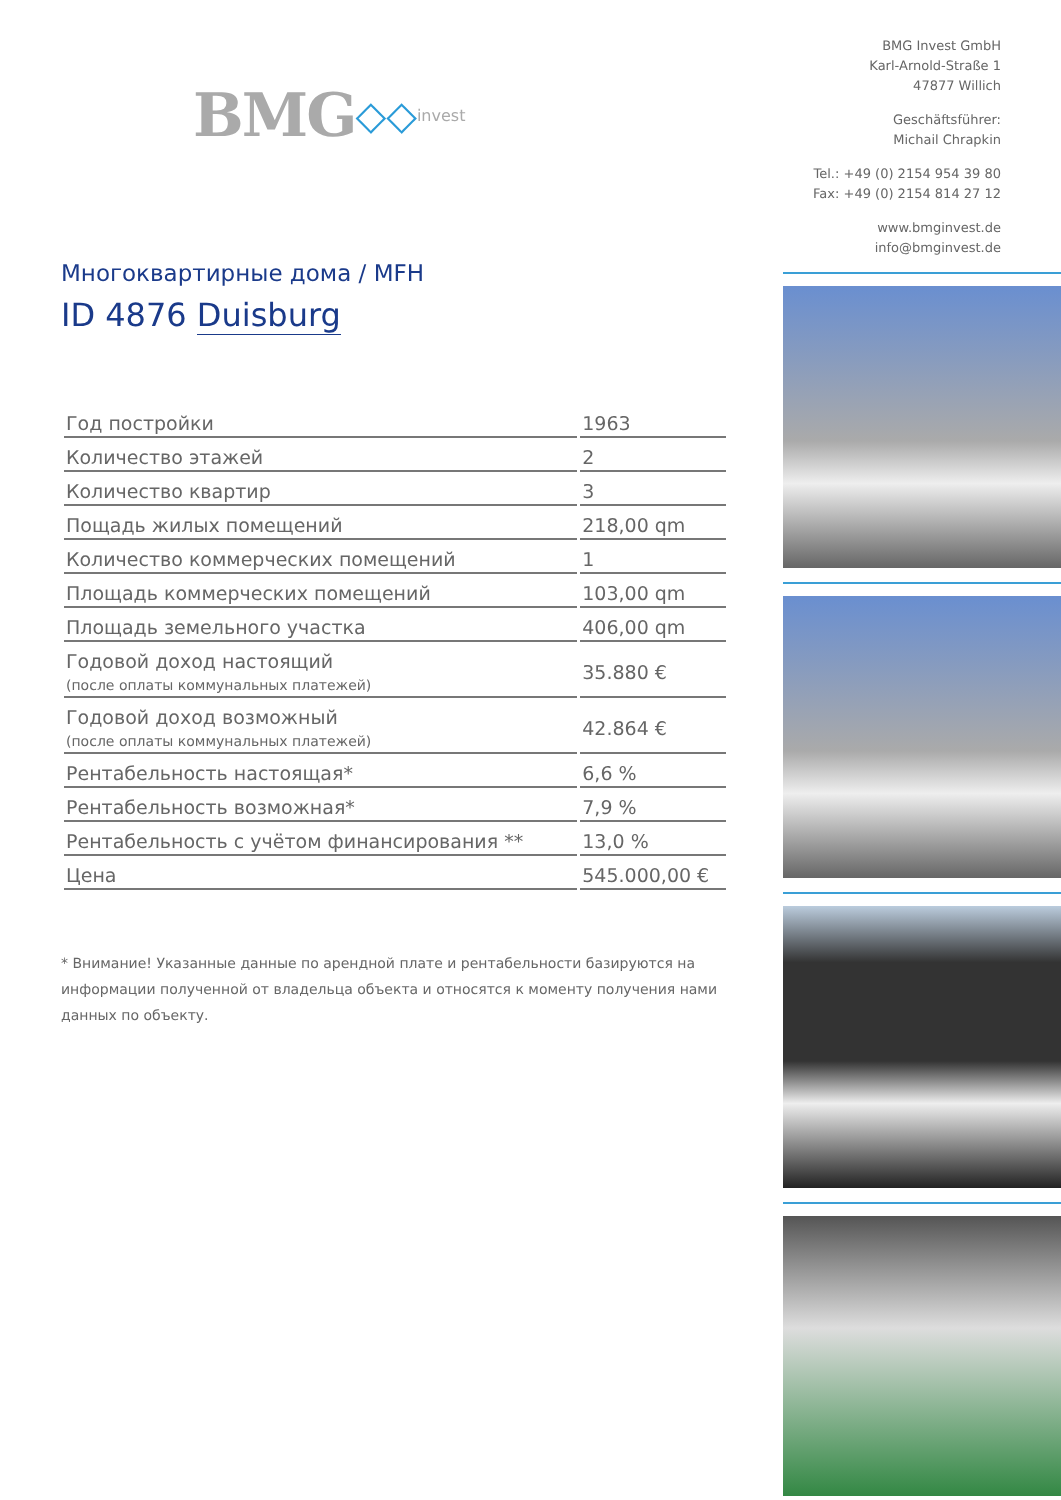BMG ◇◇ invest
Многоквартирные дома / MFH
ID 4876 Duisburg
| Год постройки | 1963 |
| Количество этажей | 2 |
| Количество квартир | 3 |
| Пощадь жилых помещений | 218,00 qm |
| Количество коммерческих помещений | 1 |
| Площадь коммерческих помещений | 103,00 qm |
| Площадь земельного участка | 406,00 qm |
| Годовой доход настоящий (после оплаты коммунальных платежей) | 35.880 € |
| Годовой доход возможный (после оплаты коммунальных платежей) | 42.864 € |
| Рентабельность настоящая* | 6,6 % |
| Рентабельность возможная* | 7,9 % |
| Рентабельность с учётом финансирования ** | 13,0 % |
| Цена | 545.000,00 € |
* Внимание! Указанные данные по арендной плате и рентабельности базируются на информации полученной от владельца объекта и относятся к моменту получения нами данных по объекту.
BMG Invest GmbH
Karl-Arnold-Straße 1
47877 Willich
Geschäftsführer:
Michail Chrapkin
Tel.: +49 (0) 2154 954 39 80
Fax: +49 (0) 2154 814 27 12
www.bmginvest.de
info@bmginvest.de